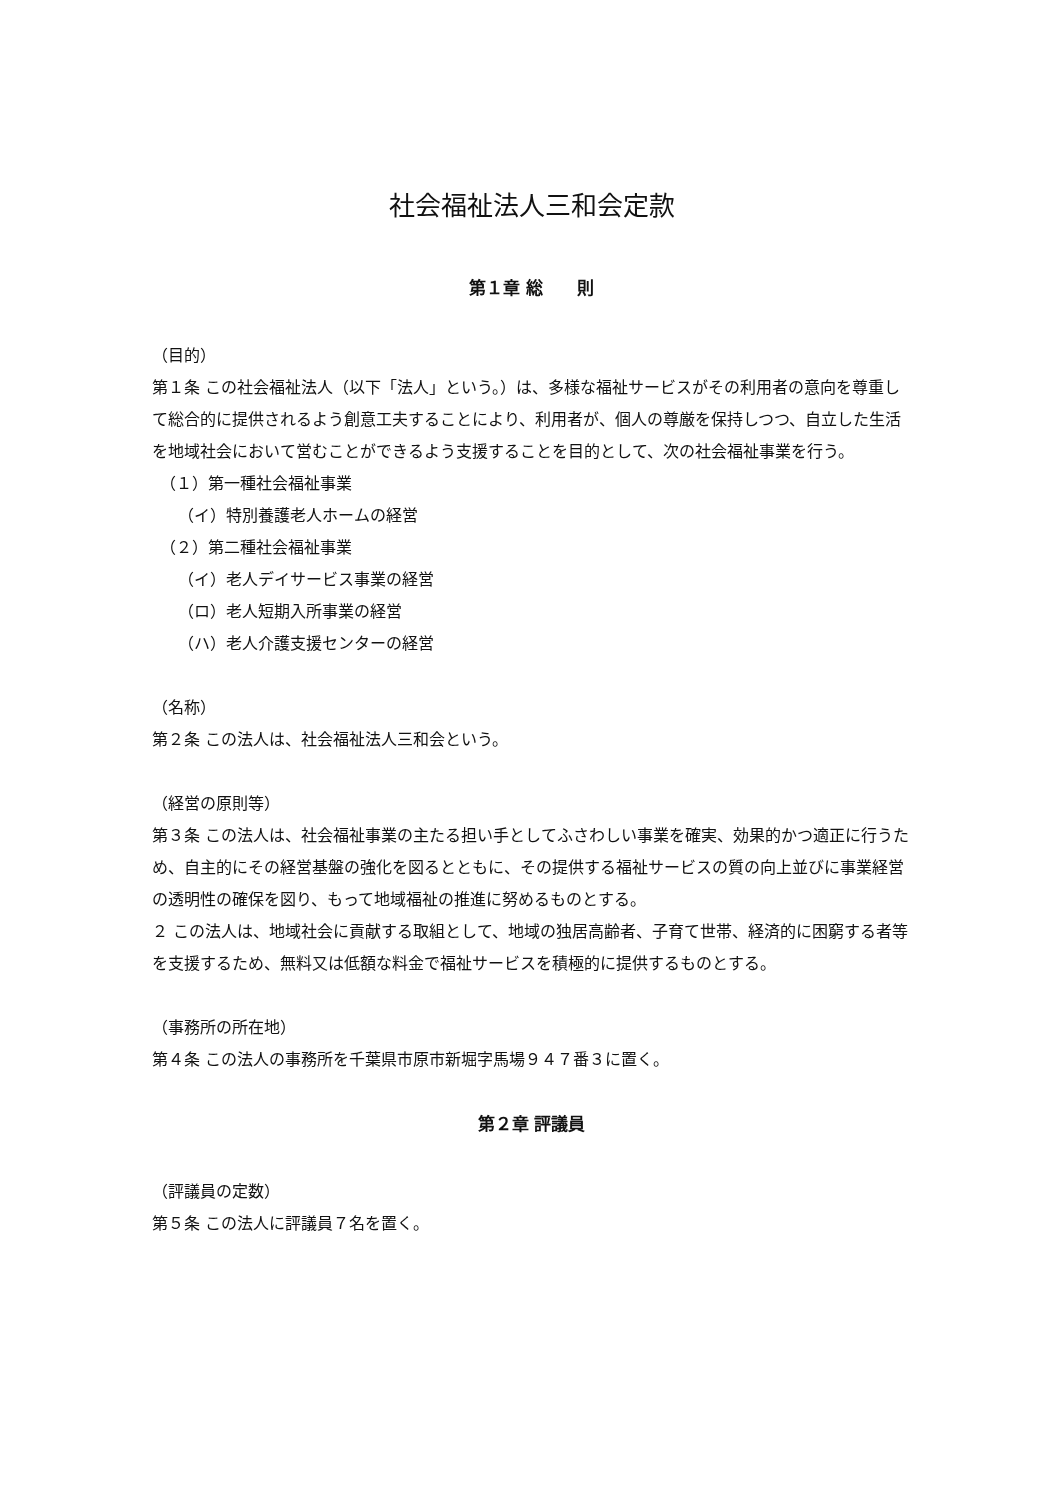社会福祉法人三和会定款
第１章 総　　則
（目的）
第１条 この社会福祉法人（以下「法人」という。）は、多様な福祉サービスがその利用者の意向を尊重して総合的に提供されるよう創意工夫することにより、利用者が、個人の尊厳を保持しつつ、自立した生活を地域社会において営むことができるよう支援することを目的として、次の社会福祉事業を行う。
（１）第一種社会福祉事業
（イ）特別養護老人ホームの経営
（２）第二種社会福祉事業
（イ）老人デイサービス事業の経営
（ロ）老人短期入所事業の経営
（ハ）老人介護支援センターの経営
（名称）
第２条 この法人は、社会福祉法人三和会という。
（経営の原則等）
第３条 この法人は、社会福祉事業の主たる担い手としてふさわしい事業を確実、効果的かつ適正に行うため、自主的にその経営基盤の強化を図るとともに、その提供する福祉サービスの質の向上並びに事業経営の透明性の確保を図り、もって地域福祉の推進に努めるものとする。
２ この法人は、地域社会に貢献する取組として、地域の独居高齢者、子育て世帯、経済的に困窮する者等を支援するため、無料又は低額な料金で福祉サービスを積極的に提供するものとする。
（事務所の所在地）
第４条 この法人の事務所を千葉県市原市新堀字馬場９４７番３に置く。
第２章 評議員
（評議員の定数）
第５条 この法人に評議員７名を置く。